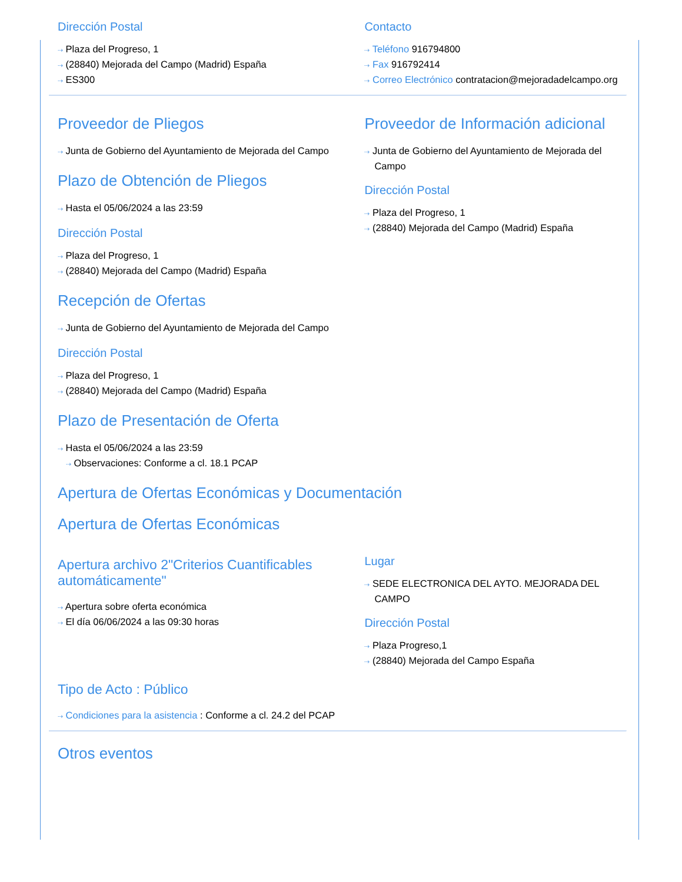Dirección Postal
⇢ Plaza del Progreso, 1
⇢ (28840) Mejorada del Campo (Madrid) España
⇢ ES300
Contacto
⇢ Teléfono 916794800
⇢ Fax 916792414
⇢ Correo Electrónico contratacion@mejoradadelcampo.org
Proveedor de Pliegos
⇢ Junta de Gobierno del Ayuntamiento de Mejorada del Campo
Plazo de Obtención de Pliegos
⇢ Hasta el 05/06/2024 a las 23:59
Dirección Postal
⇢ Plaza del Progreso, 1
⇢ (28840) Mejorada del Campo (Madrid) España
Recepción de Ofertas
⇢ Junta de Gobierno del Ayuntamiento de Mejorada del Campo
Dirección Postal
⇢ Plaza del Progreso, 1
⇢ (28840) Mejorada del Campo (Madrid) España
Plazo de Presentación de Oferta
⇢ Hasta el 05/06/2024 a las 23:59
⇢ Observaciones: Conforme a cl. 18.1 PCAP
Proveedor de Información adicional
⇢ Junta de Gobierno del Ayuntamiento de Mejorada del Campo
Dirección Postal
⇢ Plaza del Progreso, 1
⇢ (28840) Mejorada del Campo (Madrid) España
Apertura de Ofertas Económicas y Documentación
Apertura de Ofertas Económicas
Apertura archivo 2"Criterios Cuantificables automáticamente"
⇢ Apertura sobre oferta económica
⇢ El día 06/06/2024 a las 09:30 horas
Lugar
⇢ SEDE ELECTRONICA DEL AYTO. MEJORADA DEL CAMPO
Dirección Postal
⇢ Plaza Progreso,1
⇢ (28840) Mejorada del Campo España
Tipo de Acto : Público
⇢ Condiciones para la asistencia : Conforme a cl. 24.2 del PCAP
Otros eventos